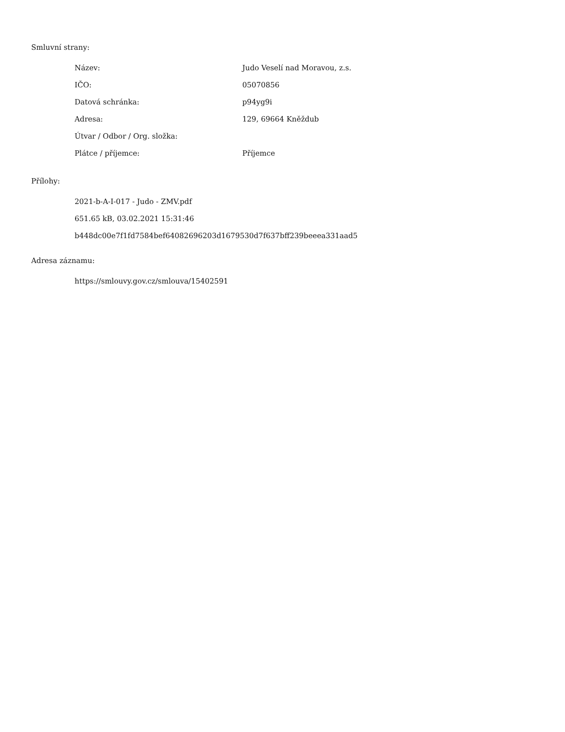Smluvní strany:
| Název: | Judo Veselí nad Moravou, z.s. |
| IČO: | 05070856 |
| Datová schránka: | p94yg9i |
| Adresa: | 129, 69664 Kněždub |
| Útvar / Odbor / Org. složka: | |
| Plátce / příjemce: | Příjemce |
Přílohy:
2021-b-A-I-017 - Judo - ZMV.pdf
651.65 kB, 03.02.2021 15:31:46
b448dc00e7f1fd7584bef64082696203d1679530d7f637bff239beeea331aad5
Adresa záznamu:
https://smlouvy.gov.cz/smlouva/15402591